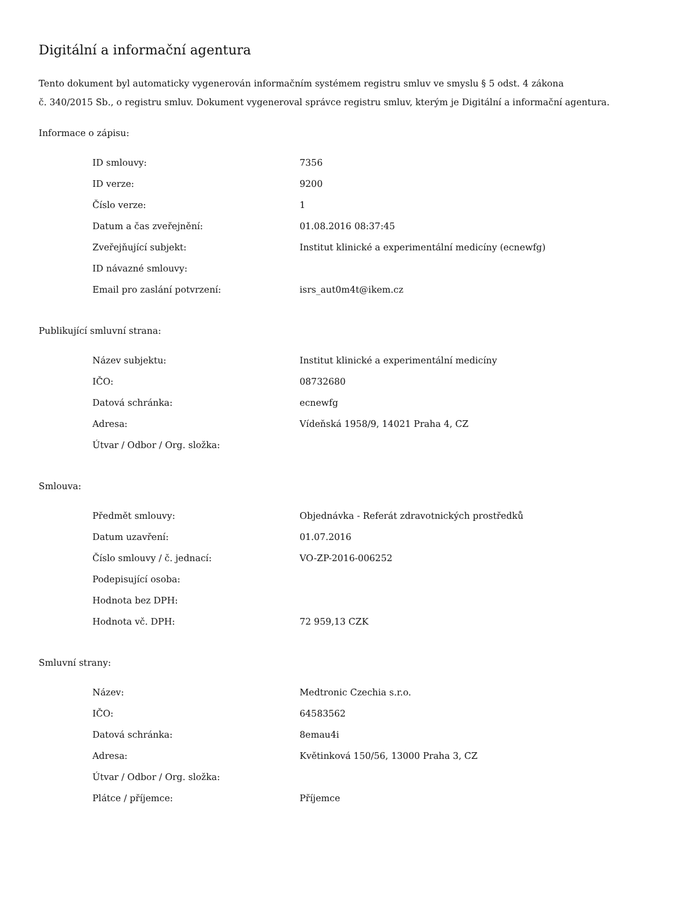Digitální a informační agentura
Tento dokument byl automaticky vygenerován informačním systémem registru smluv ve smyslu § 5 odst. 4 zákona
č. 340/2015 Sb., o registru smluv. Dokument vygeneroval správce registru smluv, kterým je Digitální a informační agentura.
Informace o zápisu:
| ID smlouvy: | 7356 |
| ID verze: | 9200 |
| Číslo verze: | 1 |
| Datum a čas zveřejnění: | 01.08.2016 08:37:45 |
| Zveřejňující subjekt: | Institut klinické a experimentální medicíny (ecnewfg) |
| ID návazné smlouvy: | |
| Email pro zaslání potvrzení: | isrs_aut0m4t@ikem.cz |
Publikující smluvní strana:
| Název subjektu: | Institut klinické a experimentální medicíny |
| IČO: | 08732680 |
| Datová schránka: | ecnewfg |
| Adresa: | Vídeňská 1958/9, 14021 Praha 4, CZ |
| Útvar / Odbor / Org. složka: | |
Smlouva:
| Předmět smlouvy: | Objednávka - Referát zdravotnických prostředků |
| Datum uzavření: | 01.07.2016 |
| Číslo smlouvy / č. jednací: | VO-ZP-2016-006252 |
| Podepisující osoba: | |
| Hodnota bez DPH: | |
| Hodnota vč. DPH: | 72 959,13 CZK |
Smluvní strany:
| Název: | Medtronic Czechia s.r.o. |
| IČO: | 64583562 |
| Datová schránka: | 8emau4i |
| Adresa: | Květinková 150/56, 13000 Praha 3, CZ |
| Útvar / Odbor / Org. složka: | |
| Plátce / příjemce: | Příjemce |